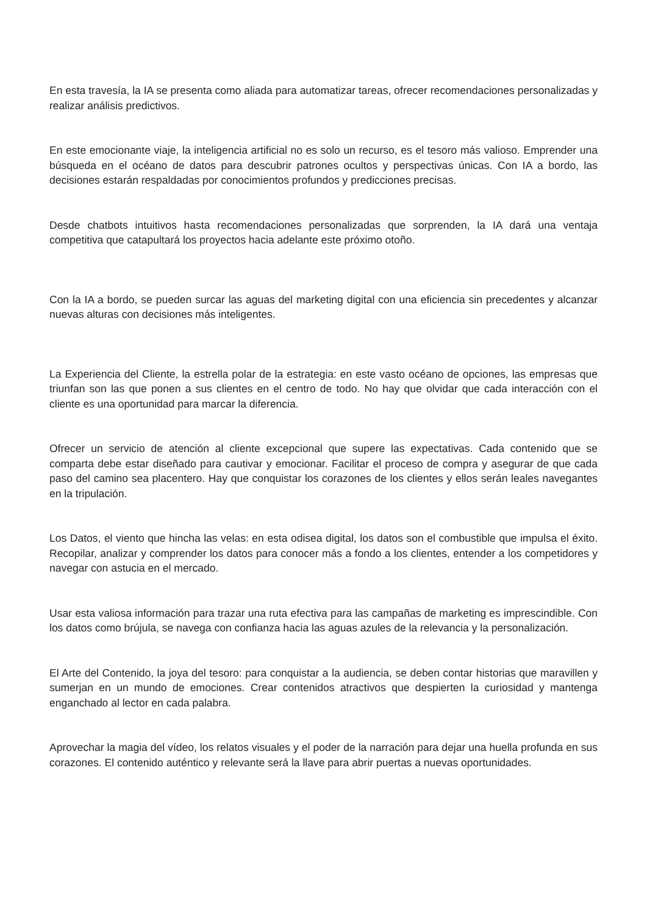En esta travesía, la IA se presenta como aliada para automatizar tareas, ofrecer recomendaciones personalizadas y realizar análisis predictivos.
En este emocionante viaje, la inteligencia artificial no es solo un recurso, es el tesoro más valioso. Emprender una búsqueda en el océano de datos para descubrir patrones ocultos y perspectivas únicas. Con IA a bordo, las decisiones estarán respaldadas por conocimientos profundos y predicciones precisas.
Desde chatbots intuitivos hasta recomendaciones personalizadas que sorprenden, la IA dará una ventaja competitiva que catapultará los proyectos hacia adelante este próximo otoño.
Con la IA a bordo, se pueden surcar las aguas del marketing digital con una eficiencia sin precedentes y alcanzar nuevas alturas con decisiones más inteligentes.
La Experiencia del Cliente, la estrella polar de la estrategia: en este vasto océano de opciones, las empresas que triunfan son las que ponen a sus clientes en el centro de todo. No hay que olvidar que cada interacción con el cliente es una oportunidad para marcar la diferencia.
Ofrecer un servicio de atención al cliente excepcional que supere las expectativas. Cada contenido que se comparta debe estar diseñado para cautivar y emocionar. Facilitar el proceso de compra y asegurar de que cada paso del camino sea placentero. Hay que conquistar los corazones de los clientes y ellos serán leales navegantes en la tripulación.
Los Datos, el viento que hincha las velas: en esta odisea digital, los datos son el combustible que impulsa el éxito. Recopilar, analizar y comprender los datos para conocer más a fondo a los clientes, entender a los competidores y navegar con astucia en el mercado.
Usar esta valiosa información para trazar una ruta efectiva para las campañas de marketing es imprescindible. Con los datos como brújula, se navega con confianza hacia las aguas azules de la relevancia y la personalización.
El Arte del Contenido, la joya del tesoro: para conquistar a la audiencia, se deben contar historias que maravillen y sumerjan en un mundo de emociones. Crear contenidos atractivos que despierten la curiosidad y mantenga enganchado al lector en cada palabra.
Aprovechar la magia del vídeo, los relatos visuales y el poder de la narración para dejar una huella profunda en sus corazones. El contenido auténtico y relevante será la llave para abrir puertas a nuevas oportunidades.